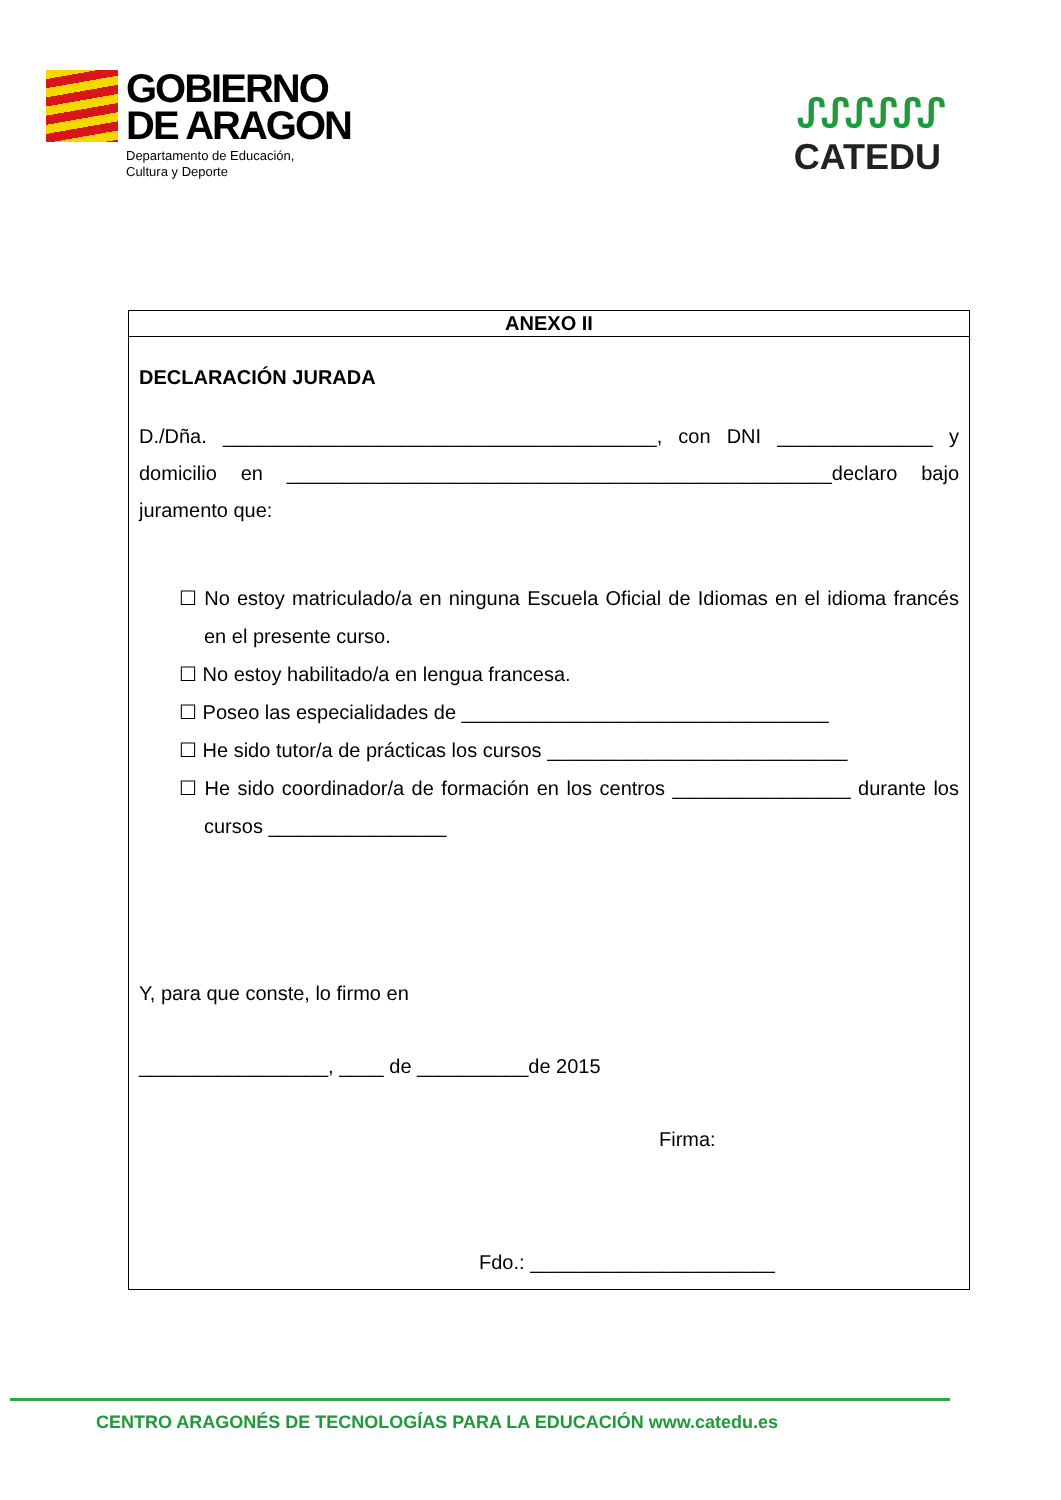GOBIERNO
DE ARAGON
Departamento de Educación,
Cultura y Deporte
ᔑᔑᔑᔑᔑᔑ
CATEDU
ANEXO II
DECLARACIÓN JURADA
D./Dña. _______________________________________, con DNI ______________ y domicilio en _________________________________________________declaro bajo juramento que:
☐ No estoy matriculado/a en ninguna Escuela Oficial de Idiomas en el idioma francés en el presente curso.
☐ No estoy habilitado/a en lengua francesa.
☐ Poseo las especialidades de _________________________________
☐ He sido tutor/a de prácticas los cursos ___________________________
☐ He sido coordinador/a de formación en los centros ________________ durante los cursos ________________
Y, para que conste, lo firmo en
_________________, ____ de __________de 2015
Firma:
Fdo.: ______________________
CENTRO ARAGONÉS DE TECNOLOGÍAS PARA LA EDUCACIÓN www.catedu.es